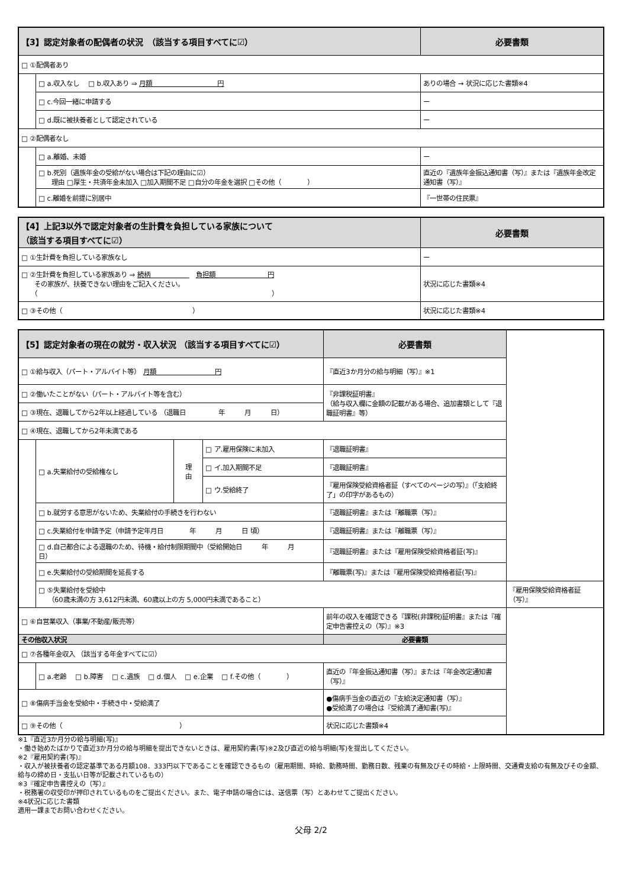| 【3】認定対象者の配偶者の状況 （該当する項目すべてに☑） | | 必要書類 |
| --- | --- | --- |
| □ ①配偶者あり | | |
| | □ a.収入なし □ b.収入あり ⇒ 月額 円 | ありの場合 → 状況に応じた書類※4 |
| | □ c.今回一緒に申請する | ー |
| | □ d.既に被扶養者として認定されている | ー |
| □ ②配偶者なし | | |
| | □ a.離婚、未婚 | ー |
| | □ b.死別（遺族年金の受給がない場合は下記の理由に☑） 理由 □厚生・共済年金未加入 □加入期間不足 □自分の年金を選択 □その他（ ） | 直近の『遺族年金振込通知書（写）』または『遺族年金改定通知書（写）』 |
| | □ c.離婚を前提に別居中 | 『一世帯の住民票』 |
| 【4】上記3以外で認定対象者の生計費を負担している家族について （該当する項目すべてに☑） | 必要書類 |
| --- | --- |
| □ ①生計費を負担している家族なし | ー |
| □ ②生計費を負担している家族あり ⇒ 続柄 負担額 円 その家族が、扶養できない理由をご記入ください。 （ ） | 状況に応じた書類※4 |
| □ ③その他（ ） | 状況に応じた書類※4 |
| 【5】認定対象者の現在の就労・収入状況 （該当する項目すべてに☑） | | | | 必要書類 | |
| --- | --- | --- | --- | --- | --- |
| □ ①給与収入（パート・アルバイト等） 月額 円 | | | | 『直近3か月分の給与明細（写）』※1 | |
| □ ②働いたことがない（パート・アルバイト等を含む） | | | | 『非課税証明書』 （給与収入欄に金額の記載がある場合、追加書類として『退職証明書』等） | |
| □ ③現在、退職してから2年以上経過している （退職日 年 月 日） | | | | | |
| □ ④現在、退職してから2年未満である | | | | | |
| | □ a.失業給付の受給権なし | 理 由 | □ ア.雇用保険に未加入 | 『退職証明書』 | |
| | | | □ イ.加入期間不足 | 『退職証明書』 | |
| | | | □ ウ.受給終了 | 『雇用保険受給資格者証（すべてのページの写）』（「支給終了」の印字があるもの） | |
| | □ b.就労する意思がないため、失業給付の手続きを行わない | | | 『退職証明書』または『離職票（写）』 | |
| | □ c.失業給付を申請予定（申請予定年月日 年 月 日 頃） | | | 『退職証明書』または『離職票（写）』 | |
| | □ d.自己都合による退職のため、待機・給付制限期間中（受給開始日 年 月 日） | | | 『退職証明書』または『雇用保険受給資格者証(写)』 | |
| | □ e.失業給付の受給期間を延長する | | | 『離職票(写)』または『雇用保険受給資格者証(写)』 | |
| | □ ⑤失業給付を受給中 （60歳未満の方 3,612円未満、60歳以上の方 5,000円未満であること） | | | | 『雇用保険受給資格者証（写）』 |
| □ ⑥自営業収入（事業/不動産/販売等） | | | | 前年の収入を確認できる『課税(非課税)証明書』または『確定申告書控えの（写）』※3 | |
| その他収入状況 | | | | 必要書類 | |
| □ ⑦各種年金収入 （該当する年金すべてに☑） | | | | | |
| | □ a.老齢 □ b.障害 □ c.遺族 □ d.個人 □ e.企業 □ f.その他（ ） | | | 直近の『年金振込通知書（写）』または『年金改定通知書（写）』 | |
| □ ⑧傷病手当金を受給中・手続き中・受給満了 | | | | ●傷病手当金の直近の『支給決定通知書（写）』 ●受給満了の場合は『受給満了通知書(写)』 | |
| □ ⑨その他（ ） | | | | 状況に応じた書類※4 | |
※1『直近3か月分の給与明細(写)』
・働き始めたばかりで直近3か月分の給与明細を提出できないときは、雇用契約書(写)※2及び直近の給与明細(写)を提出してください。
※2『雇用契約書(写)』
・収入が被扶養者の認定基準である月額108．333円以下であることを確認できるもの（雇用期間、時給、勤務時間、勤務日数、残業の有無及びその時給・上限時間、交通費支給の有無及びその金額、給与の締め日・支払い日等が記載されているもの）
※3『確定申告書控えの（写）』
・税務署の収受印が押印されているものをご提出ください。また、電子申請の場合には、送信票（写）とあわせてご提出ください。
※4状況に応じた書類
適用一課までお問い合わせください。
父母 2/2